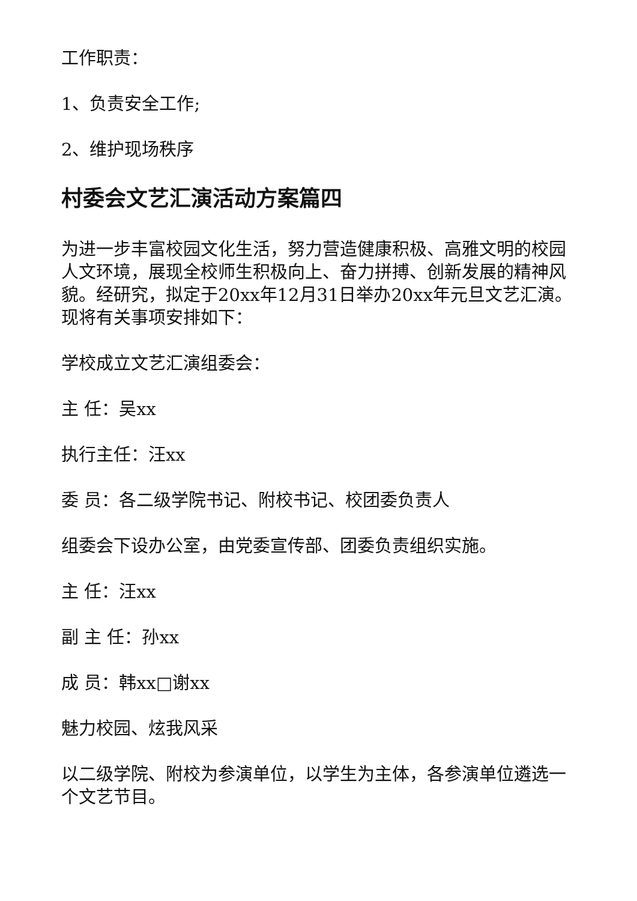工作职责：
1、负责安全工作;
2、维护现场秩序
村委会文艺汇演活动方案篇四
为进一步丰富校园文化生活，努力营造健康积极、高雅文明的校园人文环境，展现全校师生积极向上、奋力拼搏、创新发展的精神风貌。经研究，拟定于20xx年12月31日举办20xx年元旦文艺汇演。现将有关事项安排如下：
学校成立文艺汇演组委会：
主 任：吴xx
执行主任：汪xx
委 员：各二级学院书记、附校书记、校团委负责人
组委会下设办公室，由党委宣传部、团委负责组织实施。
主 任：汪xx
副 主 任：孙xx
成 员：韩xx□谢xx
魅力校园、炫我风采
以二级学院、附校为参演单位，以学生为主体，各参演单位遴选一个文艺节目。